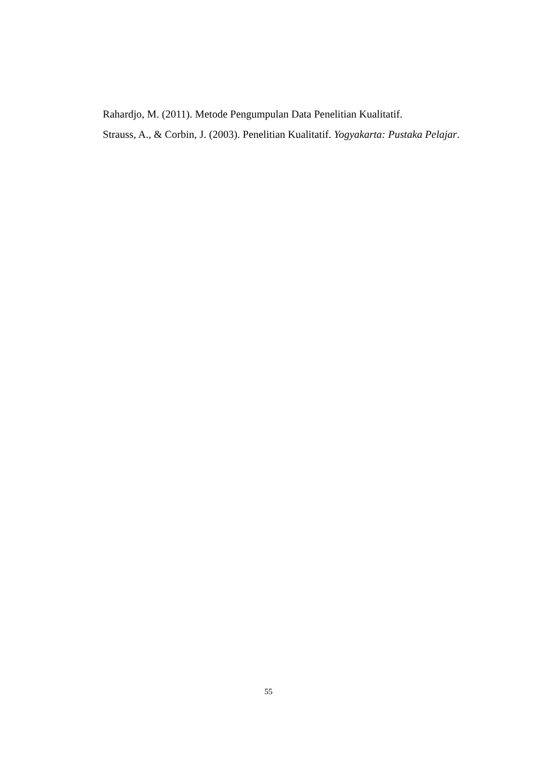Rahardjo, M. (2011). Metode Pengumpulan Data Penelitian Kualitatif.
Strauss, A., & Corbin, J. (2003). Penelitian Kualitatif. Yogyakarta: Pustaka Pelajar.
55